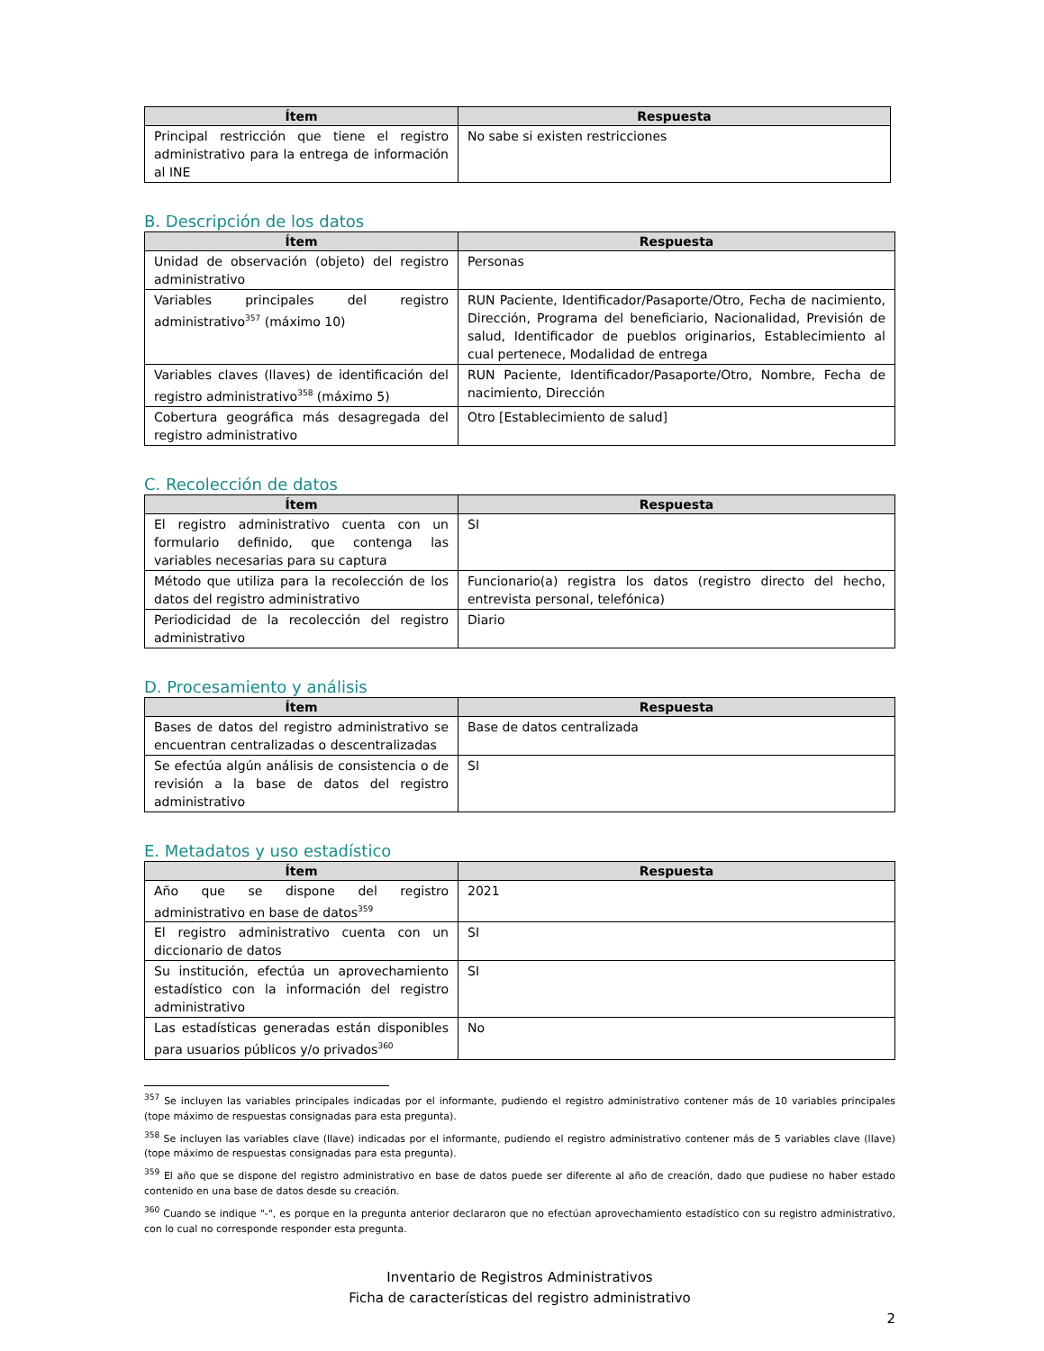| Ítem | Respuesta |
| --- | --- |
| Principal restricción que tiene el registro administrativo para la entrega de información al INE | No sabe si existen restricciones |
B. Descripción de los datos
| Ítem | Respuesta |
| --- | --- |
| Unidad de observación (objeto) del registro administrativo | Personas |
| Variables principales del registro administrativo<sup>357</sup> (máximo 10) | RUN Paciente, Identificador/Pasaporte/Otro, Fecha de nacimiento, Dirección, Programa del beneficiario, Nacionalidad, Previsión de salud, Identificador de pueblos originarios, Establecimiento al cual pertenece, Modalidad de entrega |
| Variables claves (llaves) de identificación del registro administrativo<sup>358</sup> (máximo 5) | RUN Paciente, Identificador/Pasaporte/Otro, Nombre, Fecha de nacimiento, Dirección |
| Cobertura geográfica más desagregada del registro administrativo | Otro [Establecimiento de salud] |
C. Recolección de datos
| Ítem | Respuesta |
| --- | --- |
| El registro administrativo cuenta con un formulario definido, que contenga las variables necesarias para su captura | SI |
| Método que utiliza para la recolección de los datos del registro administrativo | Funcionario(a) registra los datos (registro directo del hecho, entrevista personal, telefónica) |
| Periodicidad de la recolección del registro administrativo | Diario |
D. Procesamiento y análisis
| Ítem | Respuesta |
| --- | --- |
| Bases de datos del registro administrativo se encuentran centralizadas o descentralizadas | Base de datos centralizada |
| Se efectúa algún análisis de consistencia o de revisión a la base de datos del registro administrativo | SI |
E. Metadatos y uso estadístico
| Ítem | Respuesta |
| --- | --- |
| Año que se dispone del registro administrativo en base de datos<sup>359</sup> | 2021 |
| El registro administrativo cuenta con un diccionario de datos | SI |
| Su institución, efectúa un aprovechamiento estadístico con la información del registro administrativo | SI |
| Las estadísticas generadas están disponibles para usuarios públicos y/o privados<sup>360</sup> | No |
<sup>357</sup> Se incluyen las variables principales indicadas por el informante, pudiendo el registro administrativo contener más de 10 variables principales (tope máximo de respuestas consignadas para esta pregunta).
<sup>358</sup> Se incluyen las variables clave (llave) indicadas por el informante, pudiendo el registro administrativo contener más de 5 variables clave (llave) (tope máximo de respuestas consignadas para esta pregunta).
<sup>359</sup> El año que se dispone del registro administrativo en base de datos puede ser diferente al año de creación, dado que pudiese no haber estado contenido en una base de datos desde su creación.
<sup>360</sup> Cuando se indique "-", es porque en la pregunta anterior declararon que no efectúan aprovechamiento estadístico con su registro administrativo, con lo cual no corresponde responder esta pregunta.
Inventario de Registros Administrativos
Ficha de características del registro administrativo
2